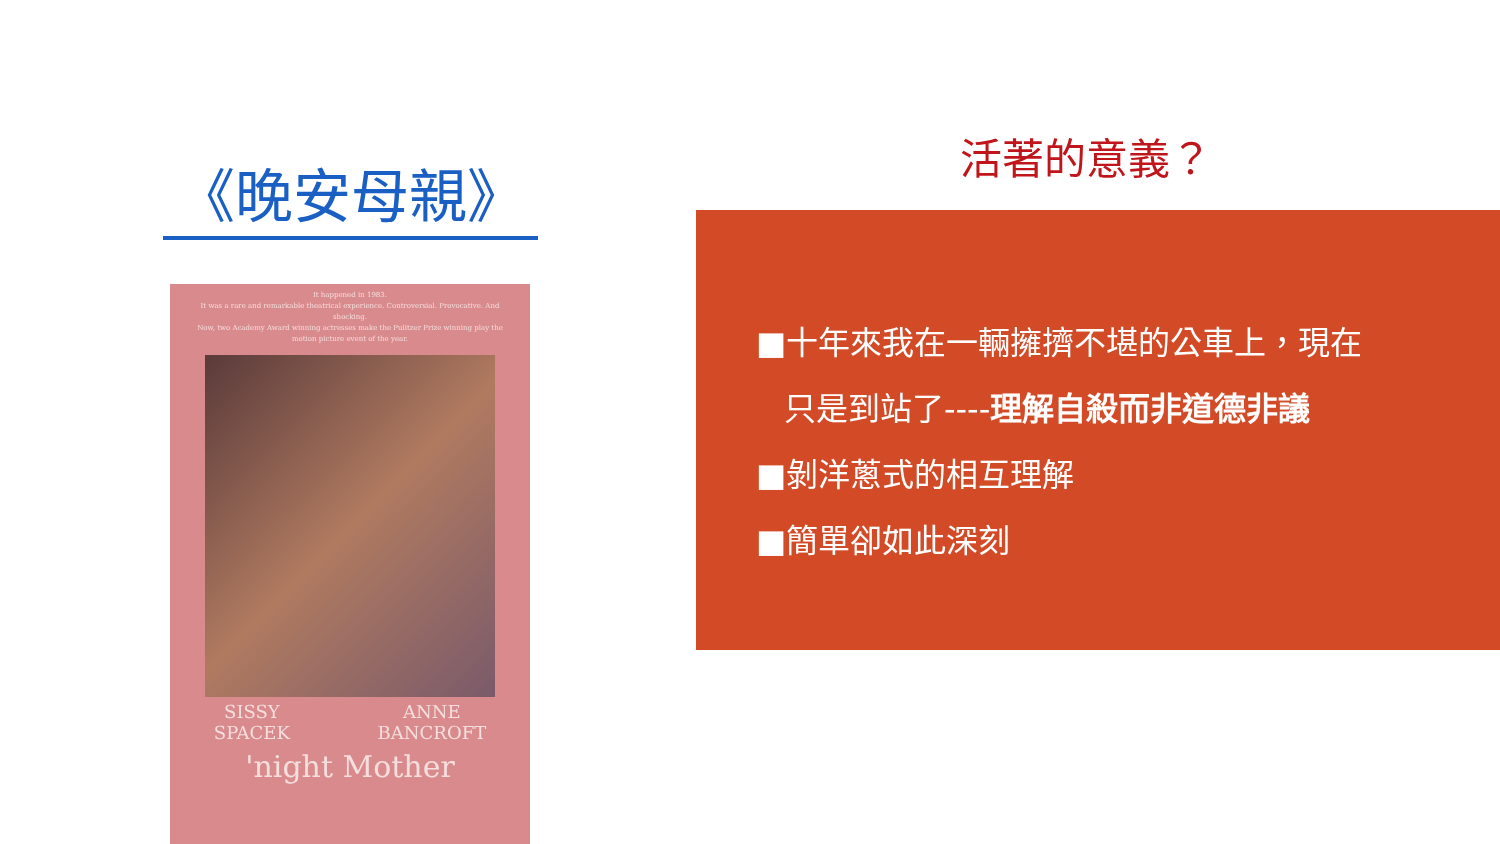《晚安母親》
It happened in 1983.
It was a rare and remarkable theatrical experience. Controversial. Provocative. And shocking.
Now, two Academy Award winning actresses make the Pulitzer Prize winning play the motion picture event of the year.
SISSY
SPACEK ANNE
BANCROFT
'night Mother
活著的意義？
■十年來我在一輛擁擠不堪的公車上，現在
只是到站了----理解自殺而非道德非議
■剝洋蔥式的相互理解
■簡單卻如此深刻